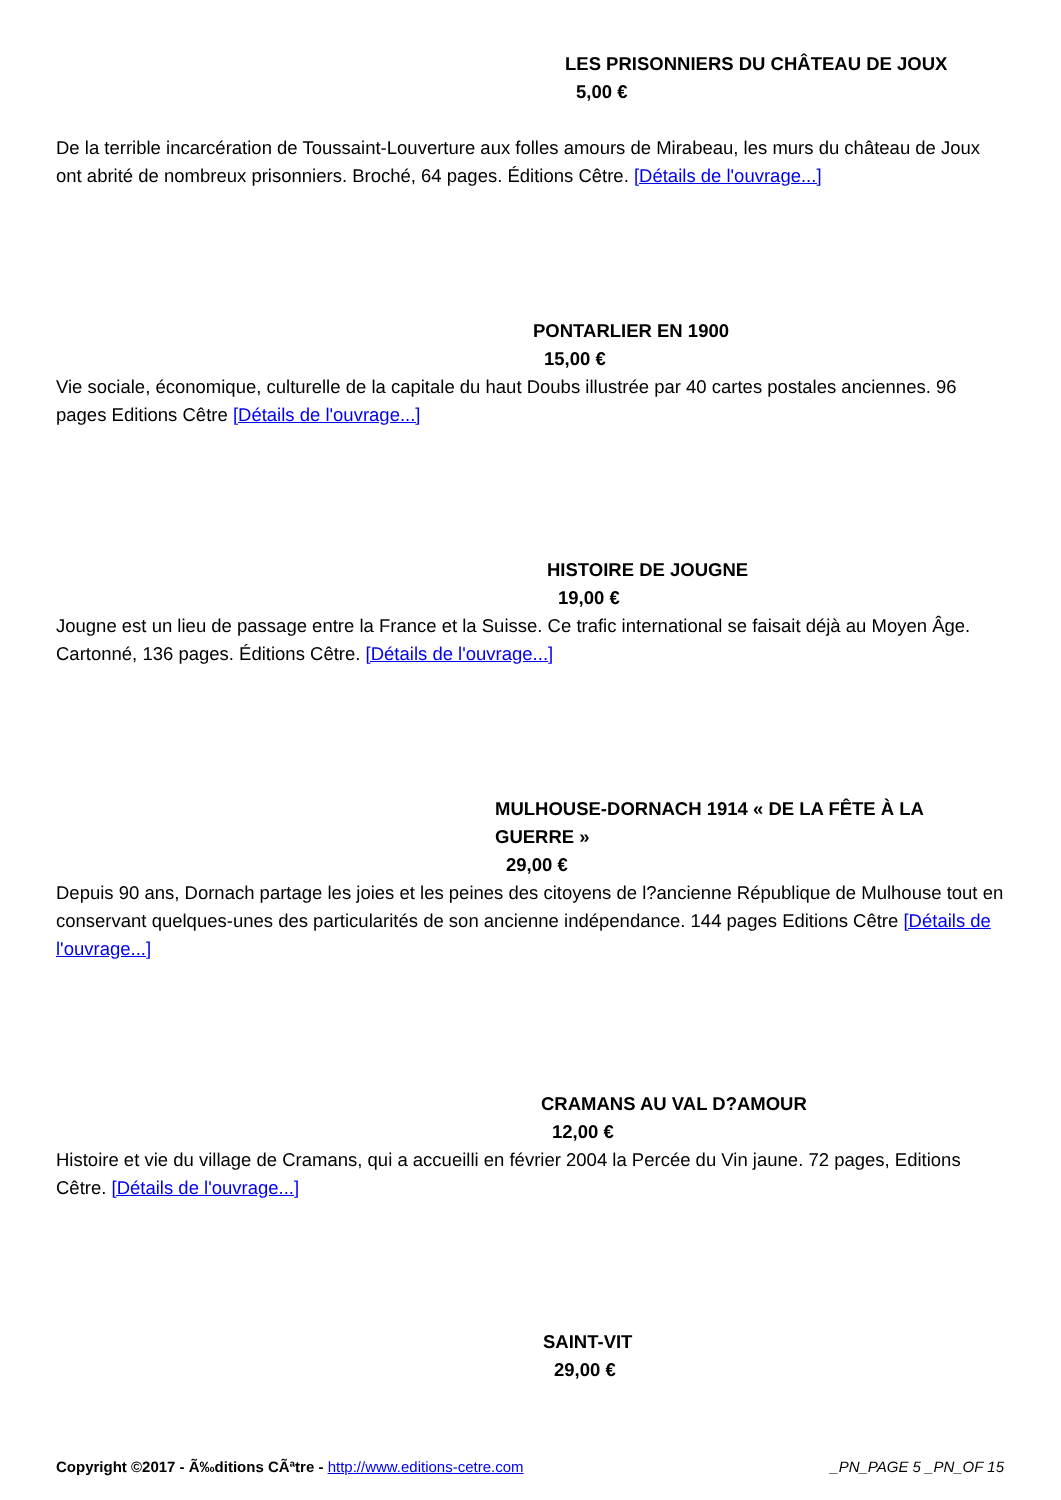LES PRISONNIERS DU CHÂTEAU DE JOUX
5,00 €
De la terrible incarcération de Toussaint-Louverture aux folles amours de Mirabeau, les murs du château de Joux ont abrité de nombreux prisonniers. Broché, 64 pages. Éditions Cêtre. [Détails de l'ouvrage...]
PONTARLIER EN 1900
15,00 €
Vie sociale, économique, culturelle de la capitale du haut Doubs illustrée par 40 cartes postales anciennes. 96 pages Editions Cêtre [Détails de l'ouvrage...]
HISTOIRE DE JOUGNE
19,00 €
Jougne est un lieu de passage entre la France et la Suisse. Ce trafic international se faisait déjà au Moyen Âge. Cartonné, 136 pages. Éditions Cêtre. [Détails de l'ouvrage...]
MULHOUSE-DORNACH 1914 « DE LA FÊTE À LA GUERRE »
29,00 €
Depuis 90 ans, Dornach partage les joies et les peines des citoyens de l?ancienne République de Mulhouse tout en conservant quelques-unes des particularités de son ancienne indépendance. 144 pages Editions Cêtre [Détails de l'ouvrage...]
CRAMANS AU VAL D?AMOUR
12,00 €
Histoire et vie du village de Cramans, qui a accueilli en février 2004 la Percée du Vin jaune. 72 pages, Editions Cêtre. [Détails de l'ouvrage...]
SAINT-VIT
29,00 €
Copyright ©2017 - Ã‰ditions CÃªtre - http://www.editions-cetre.com _PN_PAGE 5 _PN_OF 15